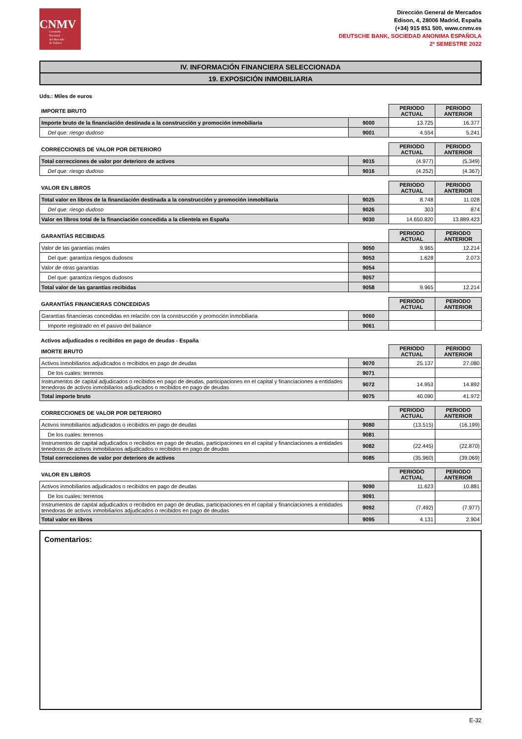CNMV
Comisión
Nacional
del Mercado
de Valores
Dirección General de Mercados
Edison, 4, 28006 Madrid, España
(+34) 915 851 500, www.cnmv.es
DEUTSCHE BANK, SOCIEDAD ANONIMA ESPAÑOLA
2º SEMESTRE 2022
IV. INFORMACIÓN FINANCIERA SELECCIONADA
19. EXPOSICIÓN INMOBILIARIA
Uds.: Miles de euros
| IMPORTE BRUTO | | PERIODO ACTUAL | PERIODO ANTERIOR |
| Importe bruto de la financiación destinada a la construcción y promoción inmobiliaria | 9000 | 13.725 | 16.377 |
| Del que: riesgo dudoso | 9001 | 4.554 | 5.241 |
| CORRECCIONES DE VALOR POR DETERIORO | | PERIODO ACTUAL | PERIODO ANTERIOR |
| Total correcciones de valor por deterioro de activos | 9015 | (4.977) | (5.349) |
| Del que: riesgo dudoso | 9016 | (4.252) | (4.367) |
| VALOR EN LIBROS | | PERIODO ACTUAL | PERIODO ANTERIOR |
| Total valor en libros de la financiación destinada a la construcción y promoción inmobiliaria | 9025 | 8.748 | 11.028 |
| Del que: riesgo dudoso | 9026 | 303 | 874 |
| Valor en libros total de la financiación concedida a la clientela en España | 9030 | 14.650.820 | 13.889.423 |
| GARANTÍAS RECIBIDAS | | PERIODO ACTUAL | PERIODO ANTERIOR |
| Valor de las garantías reales | 9050 | 9.965 | 12.214 |
| Del que: garantiza riesgos dudosos | 9053 | 1.628 | 2.073 |
| Valor de otras garantías | 9054 | | |
| Del que: garantiza riesgos dudosos | 9057 | | |
| Total valor de las garantías recibidas | 9058 | 9.965 | 12.214 |
| GARANTÍAS FINANCIERAS CONCEDIDAS | | PERIODO ACTUAL | PERIODO ANTERIOR |
| Garantías financieras concedidas en relación con la construcción y promoción inmobiliaria | 9060 | | |
| Importe registrado en el pasivo del balance | 9061 | | |
Activos adjudicados o recibidos en pago de deudas - España
| IMORTE BRUTO | | PERIODO ACTUAL | PERIODO ANTERIOR |
| Activos inmobiliarios adjudicados o recibidos en pago de deudas | 9070 | 25.137 | 27.080 |
| De los cuales: terrenos | 9071 | | |
| Instrumentos de capital adjudicados o recibidos en pago de deudas, participaciones en el capital y financiaciones a entidades tenedoras de activos inmobiliarios adjudicados o recibidos en pago de deudas | 9072 | 14.953 | 14.892 |
| Total importe bruto | 9075 | 40.090 | 41.972 |
| CORRECCIONES DE VALOR POR DETERIORO | | PERIODO ACTUAL | PERIODO ANTERIOR |
| Activos inmobiliarios adjudicados o recibidos en pago de deudas | 9080 | (13.515) | (16.199) |
| De los cuales: terrenos | 9081 | | |
| Instrumentos de capital adjudicados o recibidos en pago de deudas, participaciones en el capital y financiaciones a entidades tenedoras de activos inmobiliarios adjudicados o recibidos en pago de deudas | 9082 | (22.445) | (22.870) |
| Total correcciones de valor por deterioro de activos | 9085 | (35.960) | (39.069) |
| VALOR EN LIBROS | | PERIODO ACTUAL | PERIODO ANTERIOR |
| Activos inmobiliarios adjudicados o recibidos en pago de deudas | 9090 | 11.623 | 10.881 |
| De los cuales: terrenos | 9091 | | |
| Instrumentos de capital adjudicados o recibidos en pago de deudas, participaciones en el capital y financiaciones a entidades tenedoras de activos inmobiliarios adjudicados o recibidos en pago de deudas | 9092 | (7.492) | (7.977) |
| Total valor en libros | 9095 | 4.131 | 2.904 |
Comentarios:
E-32